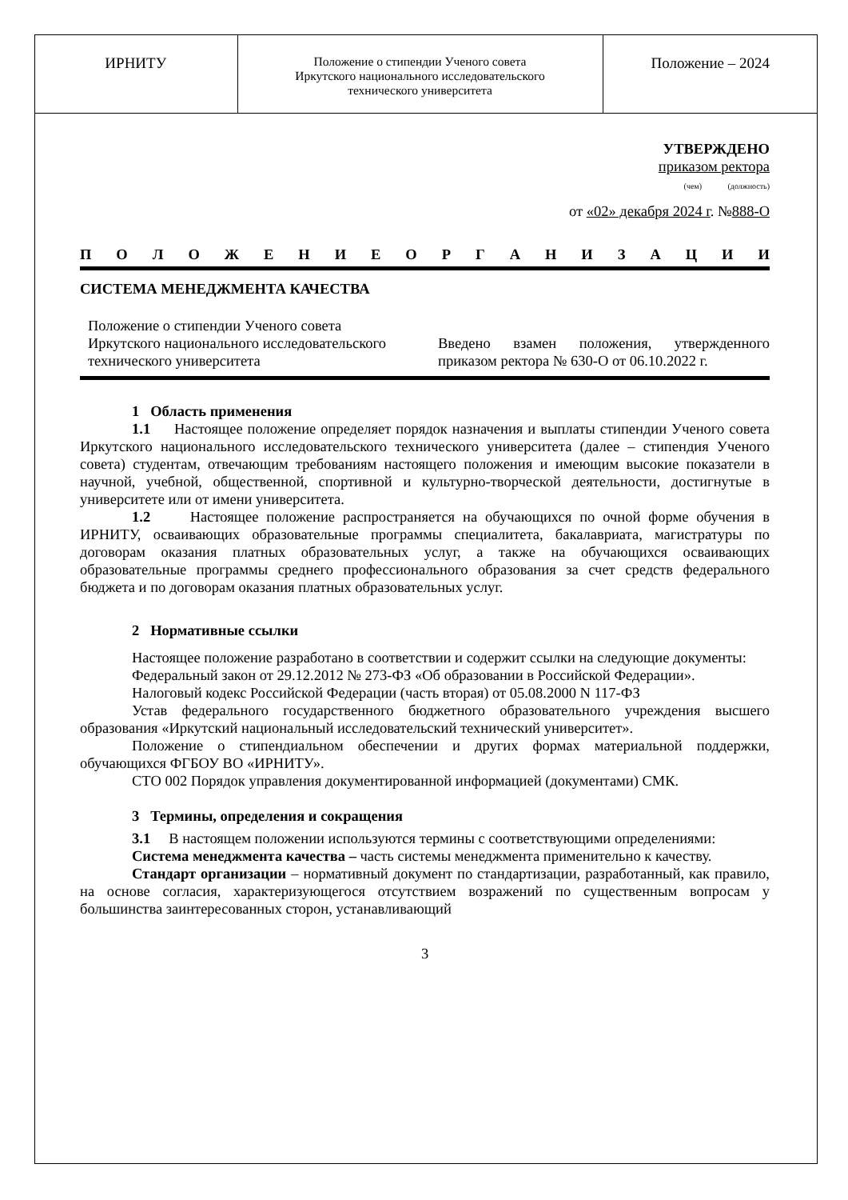| ИРНИТУ | Положение о стипендии Ученого совета Иркутского национального исследовательского технического университета | Положение – 2024 |
УТВЕРЖДЕНО
приказом ректора
(чем) (должность)
от «02» декабря 2024 г. №888-О
ПОЛОЖЕНИЕОРГАНИЗАЦИИ
СИСТЕМА МЕНЕДЖМЕНТА КАЧЕСТВА
Положение о стипендии Ученого совета Иркутского национального исследовательского технического университета
Введено взамен положения, утвержденного приказом ректора № 630-О от 06.10.2022 г.
1 Область применения
1.1 Настоящее положение определяет порядок назначения и выплаты стипендии Ученого совета Иркутского национального исследовательского технического университета (далее – стипендия Ученого совета) студентам, отвечающим требованиям настоящего положения и имеющим высокие показатели в научной, учебной, общественной, спортивной и культурно-творческой деятельности, достигнутые в университете или от имени университета.
1.2 Настоящее положение распространяется на обучающихся по очной форме обучения в ИРНИТУ, осваивающих образовательные программы специалитета, бакалавриата, магистратуры по договорам оказания платных образовательных услуг, а также на обучающихся осваивающих образовательные программы среднего профессионального образования за счет средств федерального бюджета и по договорам оказания платных образовательных услуг.
2 Нормативные ссылки
Настоящее положение разработано в соответствии и содержит ссылки на следующие документы:
Федеральный закон от 29.12.2012 № 273-ФЗ «Об образовании в Российской Федерации».
Налоговый кодекс Российской Федерации (часть вторая) от 05.08.2000 N 117-ФЗ
Устав федерального государственного бюджетного образовательного учреждения высшего образования «Иркутский национальный исследовательский технический университет».
Положение о стипендиальном обеспечении и других формах материальной поддержки, обучающихся ФГБОУ ВО «ИРНИТУ».
СТО 002 Порядок управления документированной информацией (документами) СМК.
3 Термины, определения и сокращения
3.1 В настоящем положении используются термины с соответствующими определениями:
Система менеджмента качества – часть системы менеджмента применительно к качеству.
Стандарт организации – нормативный документ по стандартизации, разработанный, как правило, на основе согласия, характеризующегося отсутствием возражений по существенным вопросам у большинства заинтересованных сторон, устанавливающий
3